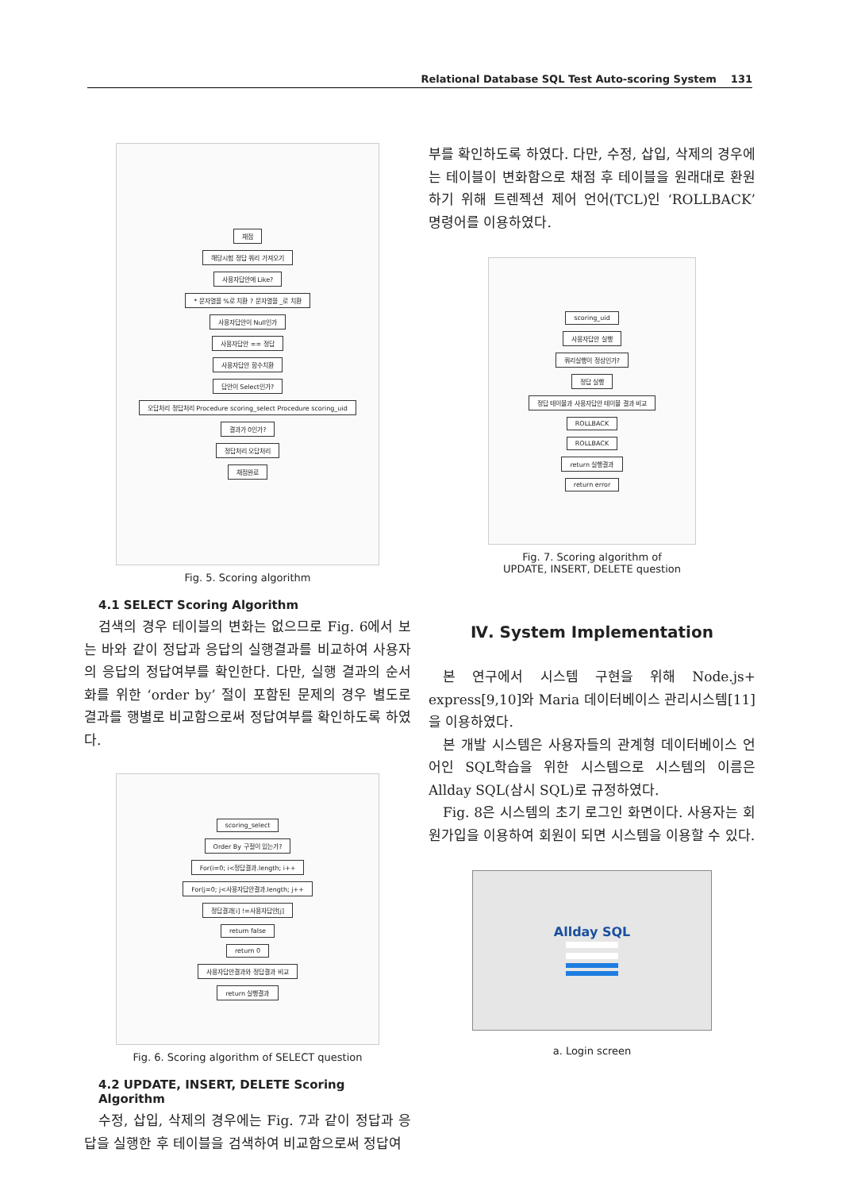Relational Database SQL Test Auto-scoring System 131
채점
해당시험 정답 쿼리 가져오기
사용자답안에 Like?
* 문자열을 %로 치환 ? 문자열을 _로 치환
사용자답안이 Null인가
사용자답안 == 정답
사용자답안 함수치환
답안이 Select인가?
오답처리 정답처리 Procedure scoring_select Procedure scoring_uid
결과가 0인가?
정답처리 오답처리
채점완료
Fig. 5. Scoring algorithm
4.1 SELECT Scoring Algorithm
검색의 경우 테이블의 변화는 없으므로 Fig. 6에서 보는 바와 같이 정답과 응답의 실행결과를 비교하여 사용자의 응답의 정답여부를 확인한다. 다만, 실행 결과의 순서화를 위한 ‘order by’ 절이 포함된 문제의 경우 별도로 결과를 행별로 비교함으로써 정답여부를 확인하도록 하였다.
scoring_select
Order By 구절이 있는가?
For(i=0; i<정답결과.length; i++
For(j=0; j<사용자답안결과.length; j++
정답결과[i] !=사용자답안[j]
return false
return 0
사용자답안결과와 정답결과 비교
return 실행결과
Fig. 6. Scoring algorithm of SELECT question
4.2 UPDATE, INSERT, DELETE Scoring Algorithm
수정, 삽입, 삭제의 경우에는 Fig. 7과 같이 정답과 응답을 실행한 후 테이블을 검색하여 비교함으로써 정답여
부를 확인하도록 하였다. 다만, 수정, 삽입, 삭제의 경우에는 테이블이 변화함으로 채점 후 테이블을 원래대로 환원하기 위해 트렌젝션 제어 언어(TCL)인 ‘ROLLBACK’ 명령어를 이용하였다.
scoring_uid
사용자답안 실행
쿼리실행이 정상인가?
정답 실행
정답 테이블과 사용자답안 테이블 결과 비교
ROLLBACK
ROLLBACK
return 실행결과
return error
Fig. 7. Scoring algorithm of
UPDATE, INSERT, DELETE question
Ⅳ. System Implementation
본 연구에서 시스템 구현을 위해 Node.js+ express[9,10]와 Maria 데이터베이스 관리시스템[11]을 이용하였다.
본 개발 시스템은 사용자들의 관계형 데이터베이스 언어인 SQL학습을 위한 시스템으로 시스템의 이름은 Allday SQL(삼시 SQL)로 규정하였다.
Fig. 8은 시스템의 초기 로그인 화면이다. 사용자는 회원가입을 이용하여 회원이 되면 시스템을 이용할 수 있다.
Allday SQL
a. Login screen